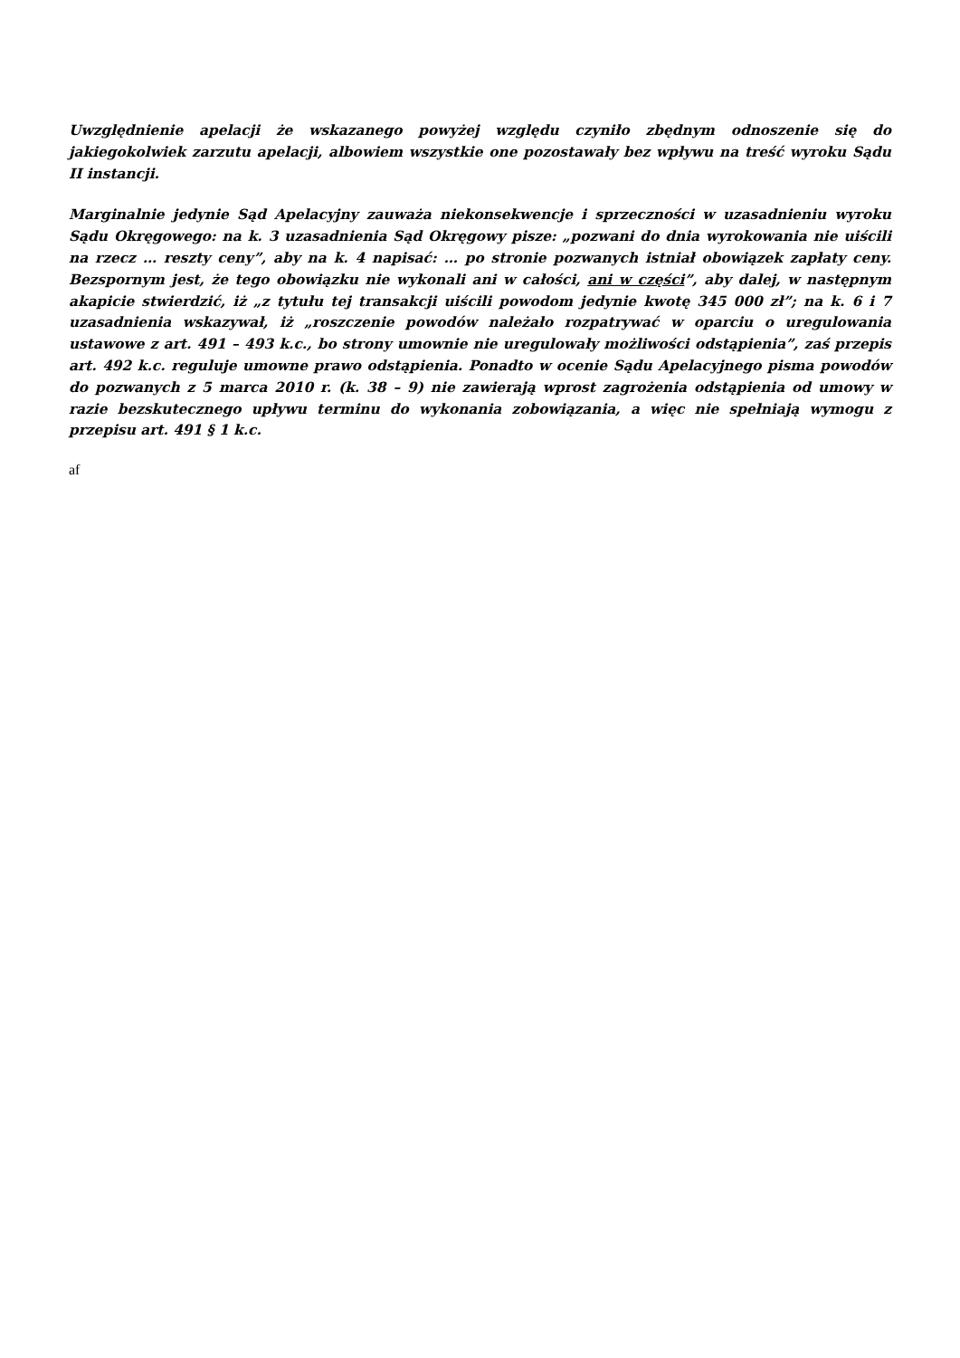Uwzględnienie apelacji że wskazanego powyżej względu czyniło zbędnym odnoszenie się do jakiegokolwiek zarzutu apelacji, albowiem wszystkie one pozostawały bez wpływu na treść wyroku Sądu II instancji.
Marginalnie jedynie Sąd Apelacyjny zauważa niekonsekwencje i sprzeczności w uzasadnieniu wyroku Sądu Okręgowego: na k. 3 uzasadnienia Sąd Okręgowy pisze: „pozwani do dnia wyrokowania nie uiścili na rzecz … reszty ceny”, aby na k. 4 napisać: … po stronie pozwanych istniał obowiązek zapłaty ceny. Bezspornym jest, że tego obowiązku nie wykonali ani w całości, ani w części”, aby dalej, w następnym akapicie stwierdzić, iż „z tytułu tej transakcji uiścili powodom jedynie kwotę 345 000 zł”; na k. 6 i 7 uzasadnienia wskazywał, iż „roszczenie powodów należało rozpatrywać w oparciu o uregulowania ustawowe z art. 491 – 493 k.c., bo strony umownie nie uregulowały możliwości odstąpienia”, zaś przepis art. 492 k.c. reguluje umowne prawo odstąpienia. Ponadto w ocenie Sądu Apelacyjnego pisma powodów do pozwanych z 5 marca 2010 r. (k. 38 – 9) nie zawierają wprost zagrożenia odstąpienia od umowy w razie bezskutecznego upływu terminu do wykonania zobowiązania, a więc nie spełniają wymogu z przepisu art. 491 § 1 k.c.
af